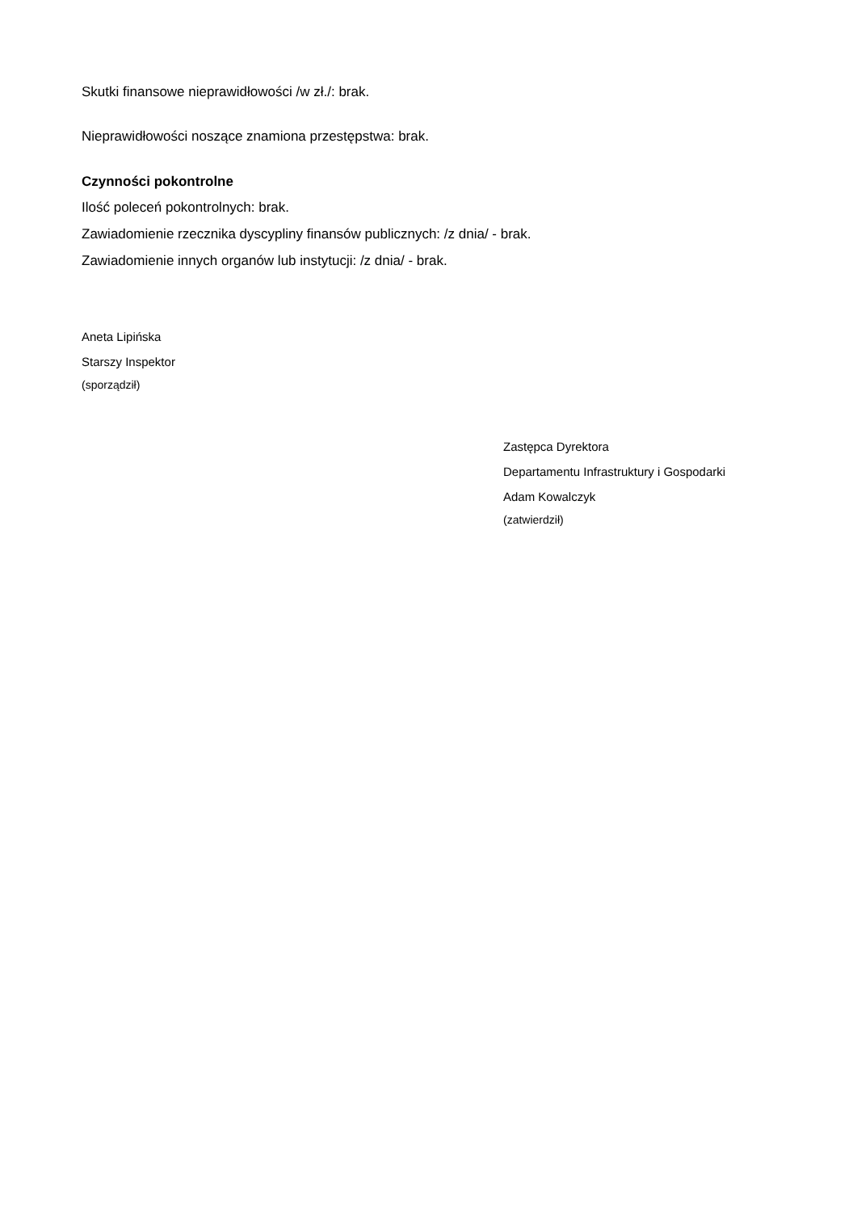Skutki finansowe nieprawidłowości /w zł./: brak.
Nieprawidłowości noszące znamiona przestępstwa: brak.
Czynności pokontrolne
Ilość poleceń pokontrolnych: brak.
Zawiadomienie rzecznika dyscypliny finansów publicznych: /z dnia/ - brak.
Zawiadomienie innych organów lub instytucji: /z dnia/ - brak.
Aneta Lipińska
Starszy Inspektor
(sporządził)
Zastępca Dyrektora
Departamentu Infrastruktury i Gospodarki
Adam Kowalczyk
(zatwierdził)